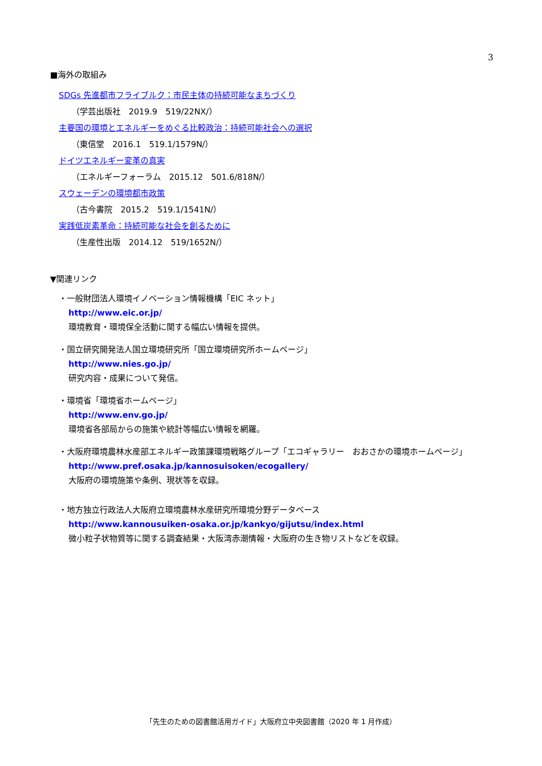3
■海外の取組み
SDGs 先進都市フライブルク：市民主体の持続可能なまちづくり
（学芸出版社　2019.9　519/22NX/）
主要国の環境とエネルギーをめぐる比較政治：持続可能社会への選択
（東信堂　2016.1　519.1/1579N/）
ドイツエネルギー変革の真実
（エネルギーフォーラム　2015.12　501.6/818N/）
スウェーデンの環境都市政策
（古今書院　2015.2　519.1/1541N/）
実践低炭素革命：持続可能な社会を創るために
（生産性出版　2014.12　519/1652N/）
▼関連リンク
・一般財団法人環境イノベーション情報機構「EIC ネット」
http://www.eic.or.jp/
環境教育・環境保全活動に関する幅広い情報を提供。
・国立研究開発法人国立環境研究所「国立環境研究所ホームページ」
http://www.nies.go.jp/
研究内容・成果について発信。
・環境省「環境省ホームページ」
http://www.env.go.jp/
環境省各部局からの施策や統計等幅広い情報を網羅。
・大阪府環境農林水産部エネルギー政策課環境戦略グループ「エコギャラリー　おおさかの環境ホームページ」
http://www.pref.osaka.jp/kannosuisoken/ecogallery/
大阪府の環境施策や条例、現状等を収録。
・地方独立行政法人大阪府立環境農林水産研究所環境分野データベース
http://www.kannousuiken-osaka.or.jp/kankyo/gijutsu/index.html
微小粒子状物質等に関する調査結果・大阪湾赤潮情報・大阪府の生き物リストなどを収録。
「先生のための図書館活用ガイド」大阪府立中央図書館（2020 年 1 月作成）